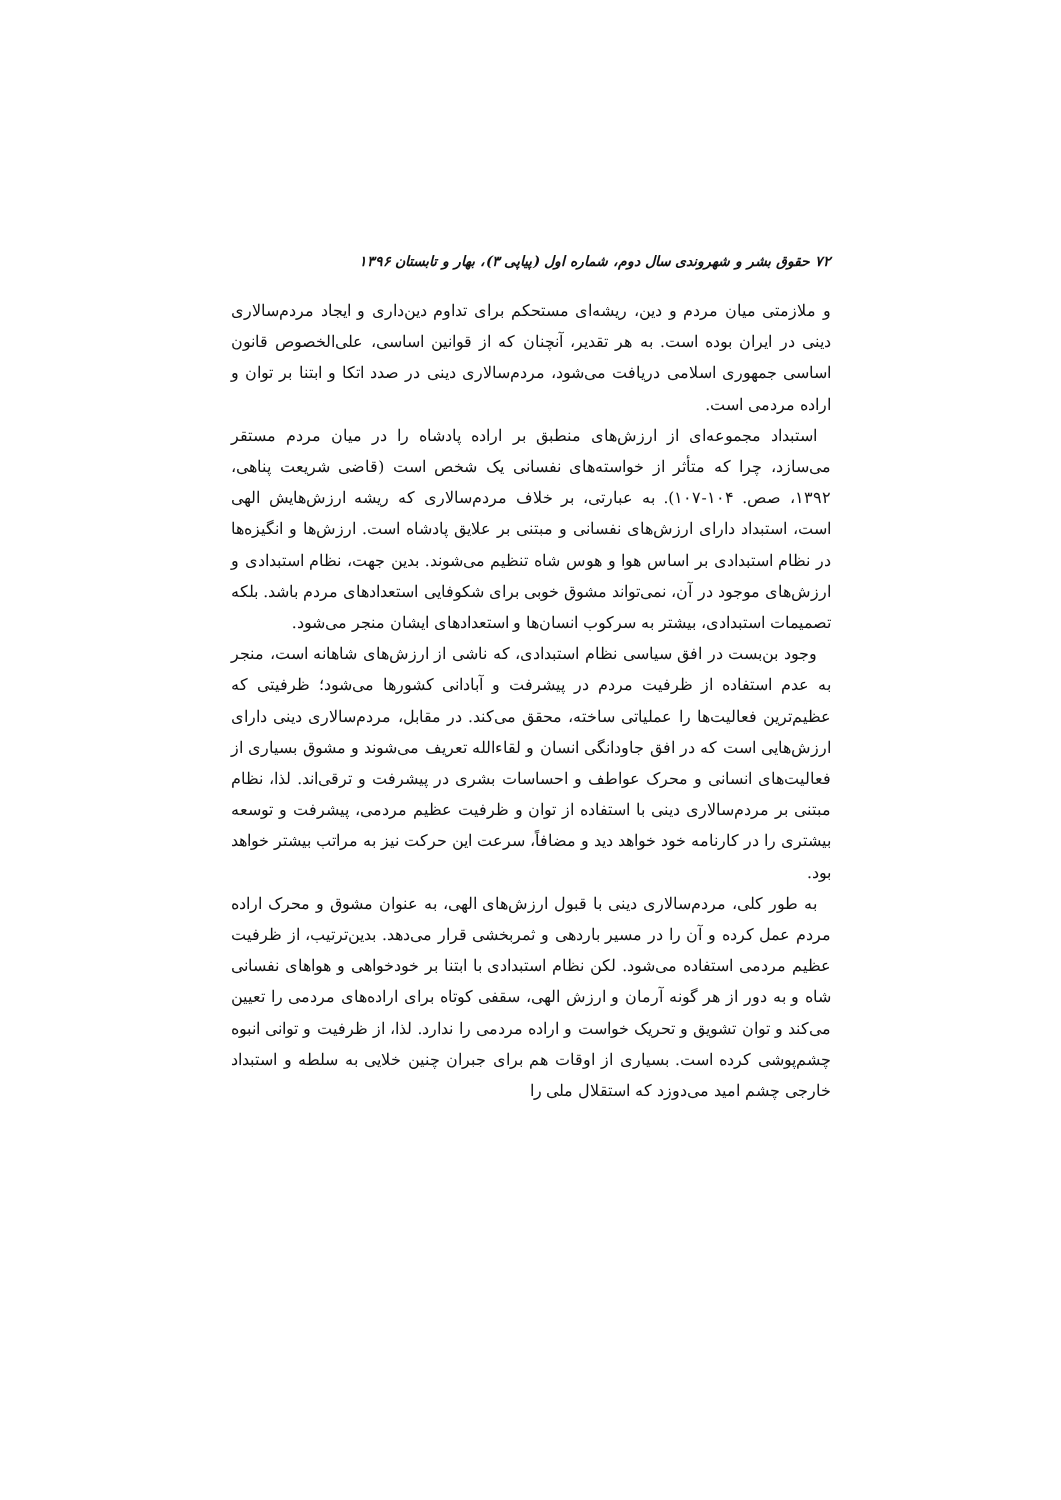۷۲ حقوق بشر و شهروندی سال دوم، شماره اول (پیاپی ۳)، بهار و تابستان ۱۳۹۶
و ملازمتی میان مردم و دین، ریشه‌ای مستحکم برای تداوم دین‌داری و ایجاد مردم‌سالاری دینی در ایران بوده است. به هر تقدیر، آنچنان که از قوانین اساسی، علی‌الخصوص قانون اساسی جمهوری اسلامی دریافت می‌شود، مردم‌سالاری دینی در صدد اتکا و ابتنا بر توان و اراده مردمی است.
استبداد مجموعه‌ای از ارزش‌های منطبق بر اراده پادشاه را در میان مردم مستقر می‌سازد، چرا که متأثر از خواسته‌های نفسانی یک شخص است (قاضی شریعت پناهی، ۱۳۹۲، صص. ۱۰۴-۱۰۷). به عبارتی، بر خلاف مردم‌سالاری که ریشه ارزش‌هایش الهی است، استبداد دارای ارزش‌های نفسانی و مبتنی بر علایق پادشاه است. ارزش‌ها و انگیزه‌ها در نظام استبدادی بر اساس هوا و هوس شاه تنظیم می‌شوند. بدین جهت، نظام استبدادی و ارزش‌های موجود در آن، نمی‌تواند مشوق خوبی برای شکوفایی استعدادهای مردم باشد. بلکه تصمیمات استبدادی، بیشتر به سرکوب انسان‌ها و استعدادهای ایشان منجر می‌شود.
وجود بن‌بست در افق سیاسی نظام استبدادی، که ناشی از ارزش‌های شاهانه است، منجر به عدم استفاده از ظرفیت مردم در پیشرفت و آبادانی کشورها می‌شود؛ ظرفیتی که عظیم‌ترین فعالیت‌ها را عملیاتی ساخته، محقق می‌کند. در مقابل، مردم‌سالاری دینی دارای ارزش‌هایی است که در افق جاودانگی انسان و لقاءالله تعریف می‌شوند و مشوق بسیاری از فعالیت‌های انسانی و محرک عواطف و احساسات بشری در پیشرفت و ترقی‌اند. لذا، نظام مبتنی بر مردم‌سالاری دینی با استفاده از توان و ظرفیت عظیم مردمی، پیشرفت و توسعه بیشتری را در کارنامه خود خواهد دید و مضافاً، سرعت این حرکت نیز به مراتب بیشتر خواهد بود.
به طور کلی، مردم‌سالاری دینی با قبول ارزش‌های الهی، به عنوان مشوق و محرک اراده مردم عمل کرده و آن را در مسیر باردهی و ثمربخشی قرار می‌دهد. بدین‌ترتیب، از ظرفیت عظیم مردمی استفاده می‌شود. لکن نظام استبدادی با ابتنا بر خودخواهی و هواهای نفسانی شاه و به دور از هر گونه آرمان و ارزش الهی، سقفی کوتاه برای اراده‌های مردمی را تعیین می‌کند و توان تشویق و تحریک خواست و اراده مردمی را ندارد. لذا، از ظرفیت و توانی انبوه چشم‌پوشی کرده است. بسیاری از اوقات هم برای جبران چنین خلایی به سلطه و استبداد خارجی چشم امید می‌دوزد که استقلال ملی را